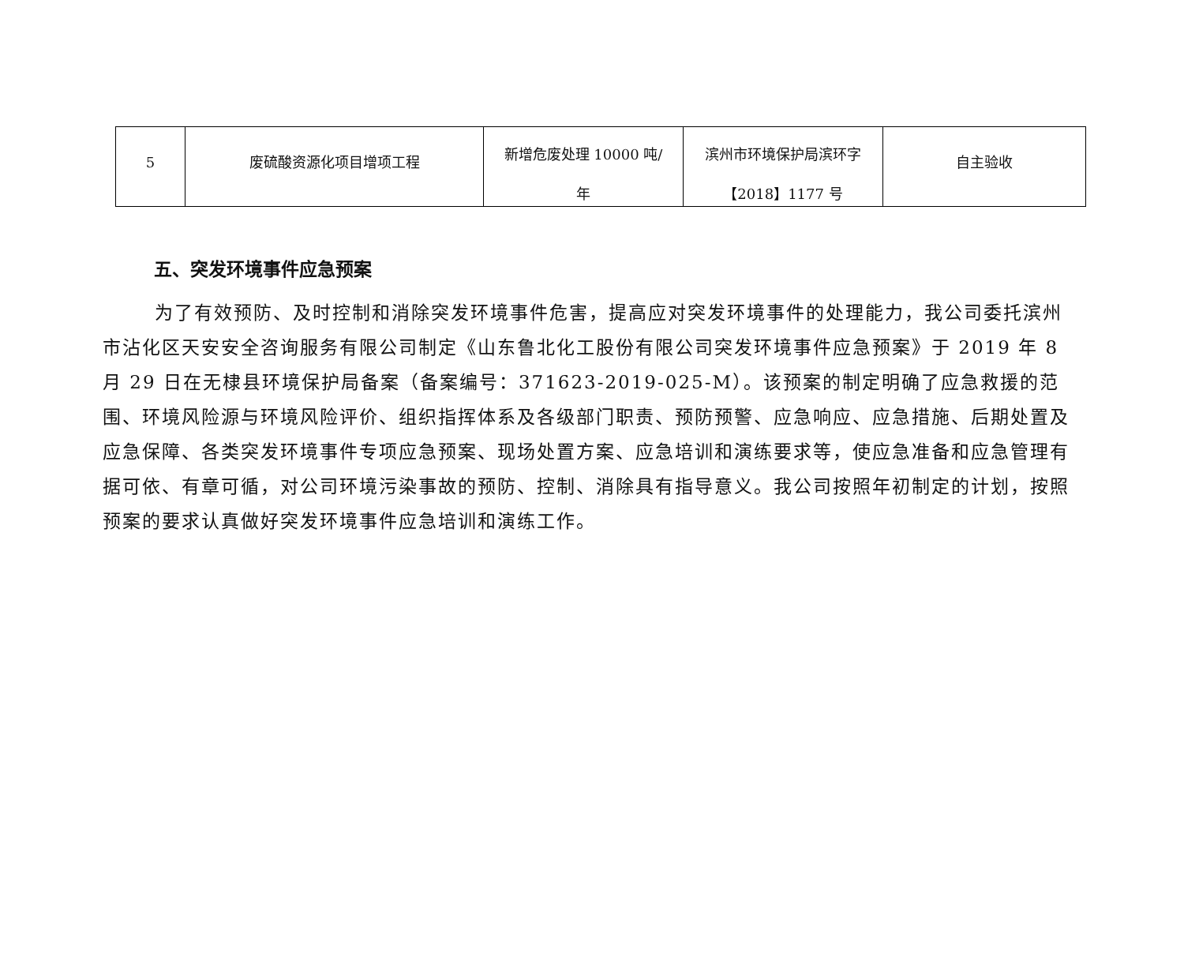| 5 | 废硫酸资源化项目增项工程 | 新增危废处理 10000 吨/ 年 | 滨州市环境保护局滨环字 【2018】1177 号 | 自主验收 |
五、突发环境事件应急预案
为了有效预防、及时控制和消除突发环境事件危害，提高应对突发环境事件的处理能力，我公司委托滨州市沾化区天安安全咨询服务有限公司制定《山东鲁北化工股份有限公司突发环境事件应急预案》于 2019 年 8 月 29 日在无棣县环境保护局备案（备案编号：371623-2019-025-M）。该预案的制定明确了应急救援的范围、环境风险源与环境风险评价、组织指挥体系及各级部门职责、预防预警、应急响应、应急措施、后期处置及应急保障、各类突发环境事件专项应急预案、现场处置方案、应急培训和演练要求等，使应急准备和应急管理有据可依、有章可循，对公司环境污染事故的预防、控制、消除具有指导意义。我公司按照年初制定的计划，按照预案的要求认真做好突发环境事件应急培训和演练工作。